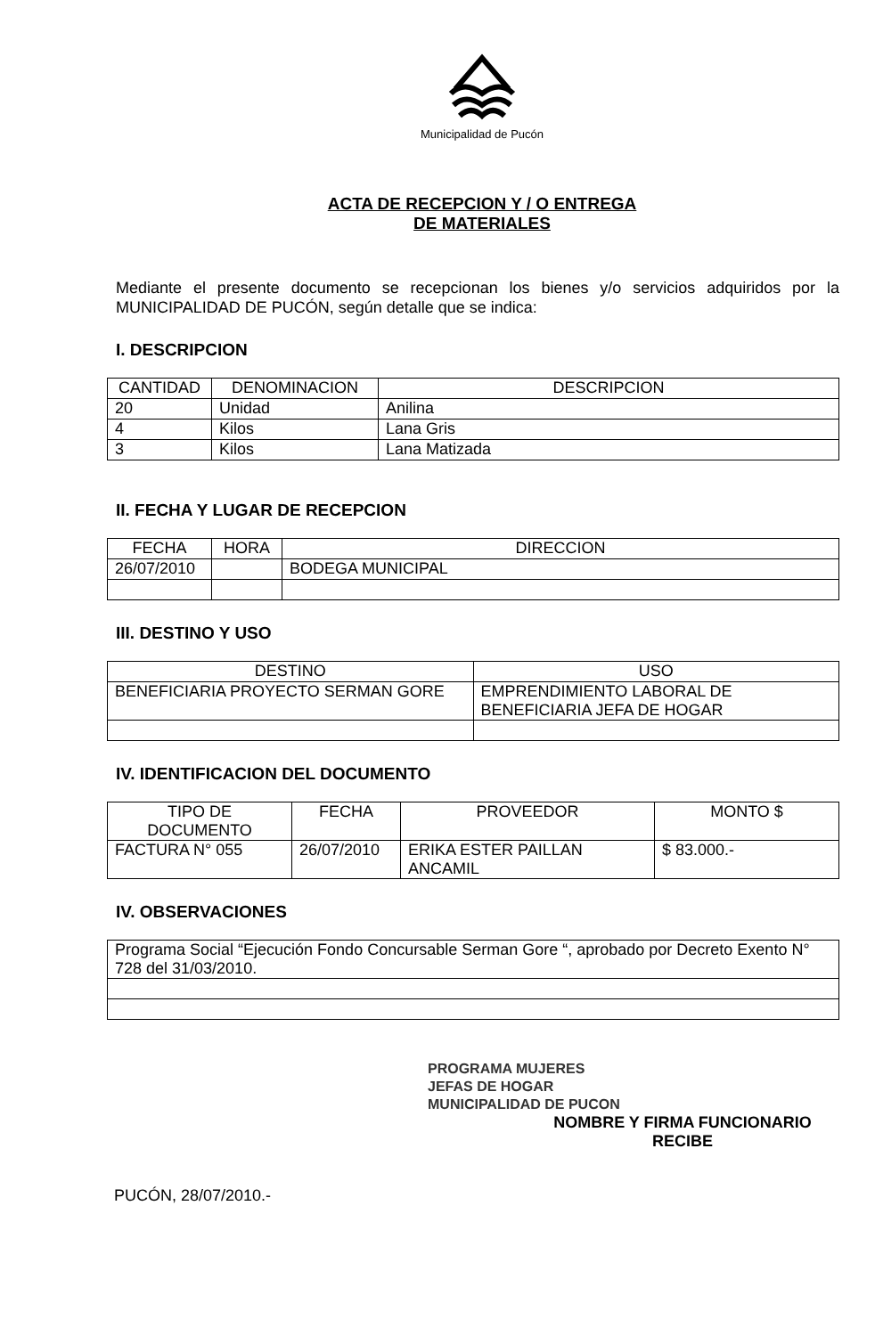Municipalidad de Pucón
ACTA DE RECEPCION Y / O ENTREGA
DE MATERIALES
Mediante el presente documento se recepcionan los bienes y/o servicios adquiridos por la MUNICIPALIDAD DE PUCÓN, según detalle que se indica:
I. DESCRIPCION
| CANTIDAD | DENOMINACION | DESCRIPCION |
| --- | --- | --- |
| 20 | Unidad | Anilina |
| 4 | Kilos | Lana Gris |
| 3 | Kilos | Lana Matizada |
II. FECHA Y LUGAR DE RECEPCION
| FECHA | HORA | DIRECCION |
| --- | --- | --- |
| 26/07/2010 | | BODEGA MUNICIPAL |
III. DESTINO Y USO
| DESTINO | USO |
| --- | --- |
| BENEFICIARIA PROYECTO SERMAN GORE | EMPRENDIMIENTO LABORAL DE BENEFICIARIA JEFA DE HOGAR |
IV. IDENTIFICACION DEL DOCUMENTO
| TIPO DE DOCUMENTO | FECHA | PROVEEDOR | MONTO $ |
| --- | --- | --- | --- |
| FACTURA N° 055 | 26/07/2010 | ERIKA ESTER PAILLAN ANCAMIL | $ 83.000.- |
IV. OBSERVACIONES
| Programa Social “Ejecución Fondo Concursable Serman Gore “, aprobado por Decreto Exento N° 728 del 31/03/2010. |
PROGRAMA MUJERES
JEFAS DE HOGAR
MUNICIPALIDAD DE PUCON
NOMBRE Y FIRMA FUNCIONARIO
RECIBE
PUCÓN, 28/07/2010.-